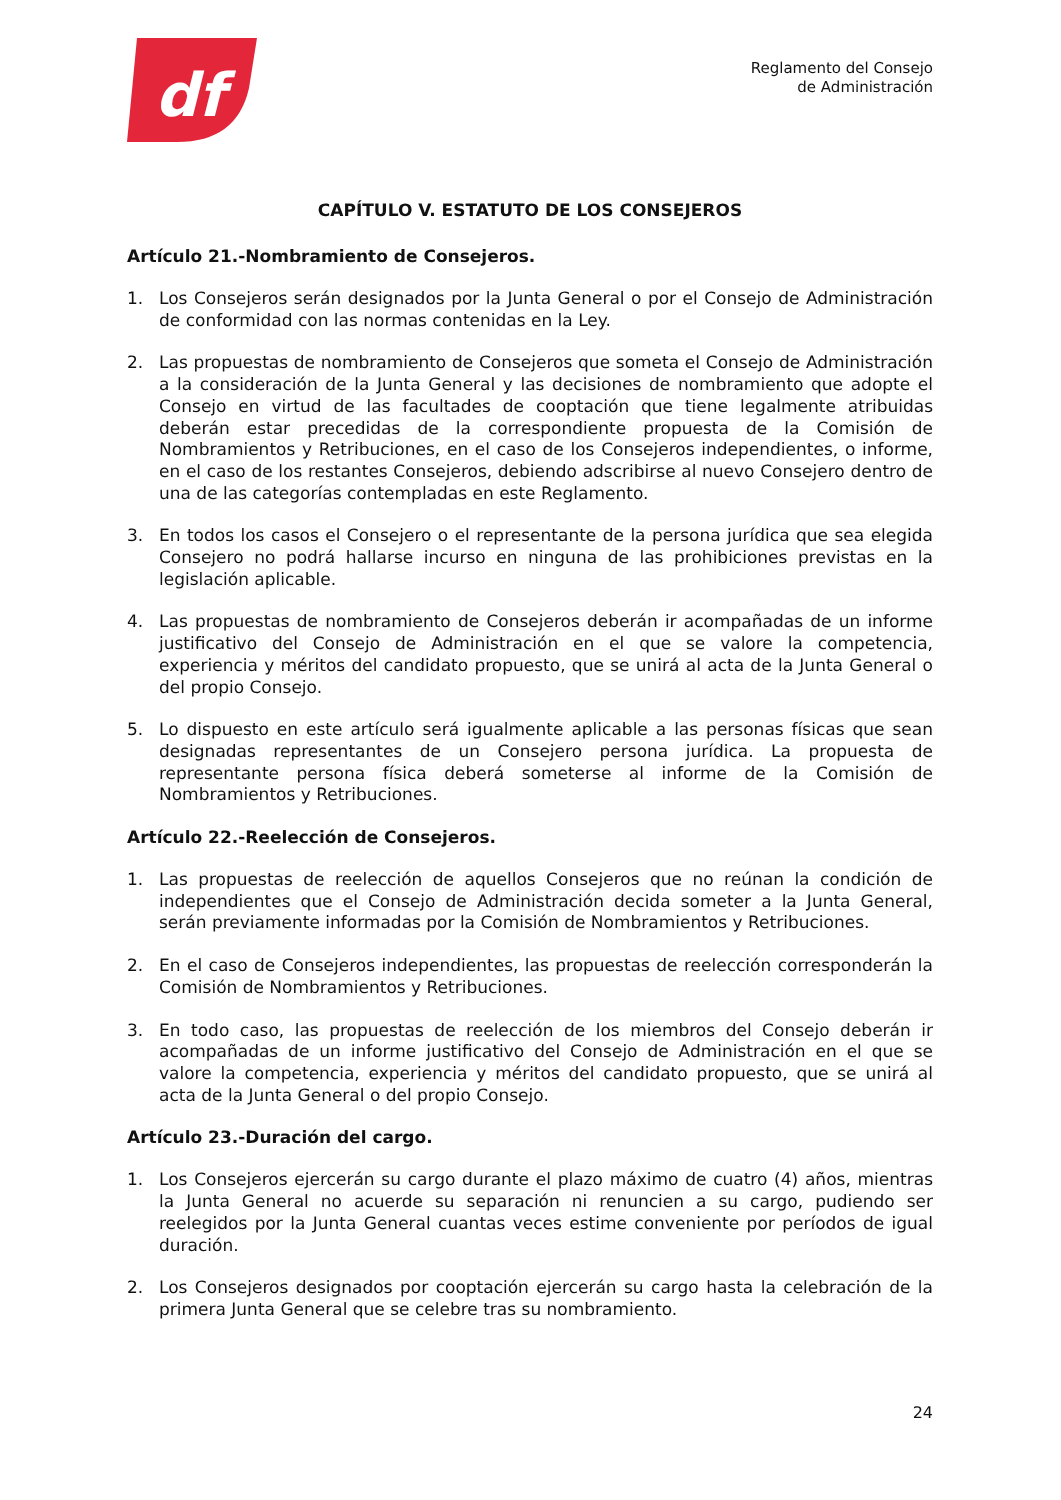df
Reglamento del Consejo
de Administración
CAPÍTULO V. ESTATUTO DE LOS CONSEJEROS
Artículo 21.-Nombramiento de Consejeros.
1. Los Consejeros serán designados por la Junta General o por el Consejo de Administración de conformidad con las normas contenidas en la Ley.
2. Las propuestas de nombramiento de Consejeros que someta el Consejo de Administración a la consideración de la Junta General y las decisiones de nombramiento que adopte el Consejo en virtud de las facultades de cooptación que tiene legalmente atribuidas deberán estar precedidas de la correspondiente propuesta de la Comisión de Nombramientos y Retribuciones, en el caso de los Consejeros independientes, o informe, en el caso de los restantes Consejeros, debiendo adscribirse al nuevo Consejero dentro de una de las categorías contempladas en este Reglamento.
3. En todos los casos el Consejero o el representante de la persona jurídica que sea elegida Consejero no podrá hallarse incurso en ninguna de las prohibiciones previstas en la legislación aplicable.
4. Las propuestas de nombramiento de Consejeros deberán ir acompañadas de un informe justificativo del Consejo de Administración en el que se valore la competencia, experiencia y méritos del candidato propuesto, que se unirá al acta de la Junta General o del propio Consejo.
5. Lo dispuesto en este artículo será igualmente aplicable a las personas físicas que sean designadas representantes de un Consejero persona jurídica. La propuesta de representante persona física deberá someterse al informe de la Comisión de Nombramientos y Retribuciones.
Artículo 22.-Reelección de Consejeros.
1. Las propuestas de reelección de aquellos Consejeros que no reúnan la condición de independientes que el Consejo de Administración decida someter a la Junta General, serán previamente informadas por la Comisión de Nombramientos y Retribuciones.
2. En el caso de Consejeros independientes, las propuestas de reelección corresponderán la Comisión de Nombramientos y Retribuciones.
3. En todo caso, las propuestas de reelección de los miembros del Consejo deberán ir acompañadas de un informe justificativo del Consejo de Administración en el que se valore la competencia, experiencia y méritos del candidato propuesto, que se unirá al acta de la Junta General o del propio Consejo.
Artículo 23.-Duración del cargo.
1. Los Consejeros ejercerán su cargo durante el plazo máximo de cuatro (4) años, mientras la Junta General no acuerde su separación ni renuncien a su cargo, pudiendo ser reelegidos por la Junta General cuantas veces estime conveniente por períodos de igual duración.
2. Los Consejeros designados por cooptación ejercerán su cargo hasta la celebración de la primera Junta General que se celebre tras su nombramiento.
24